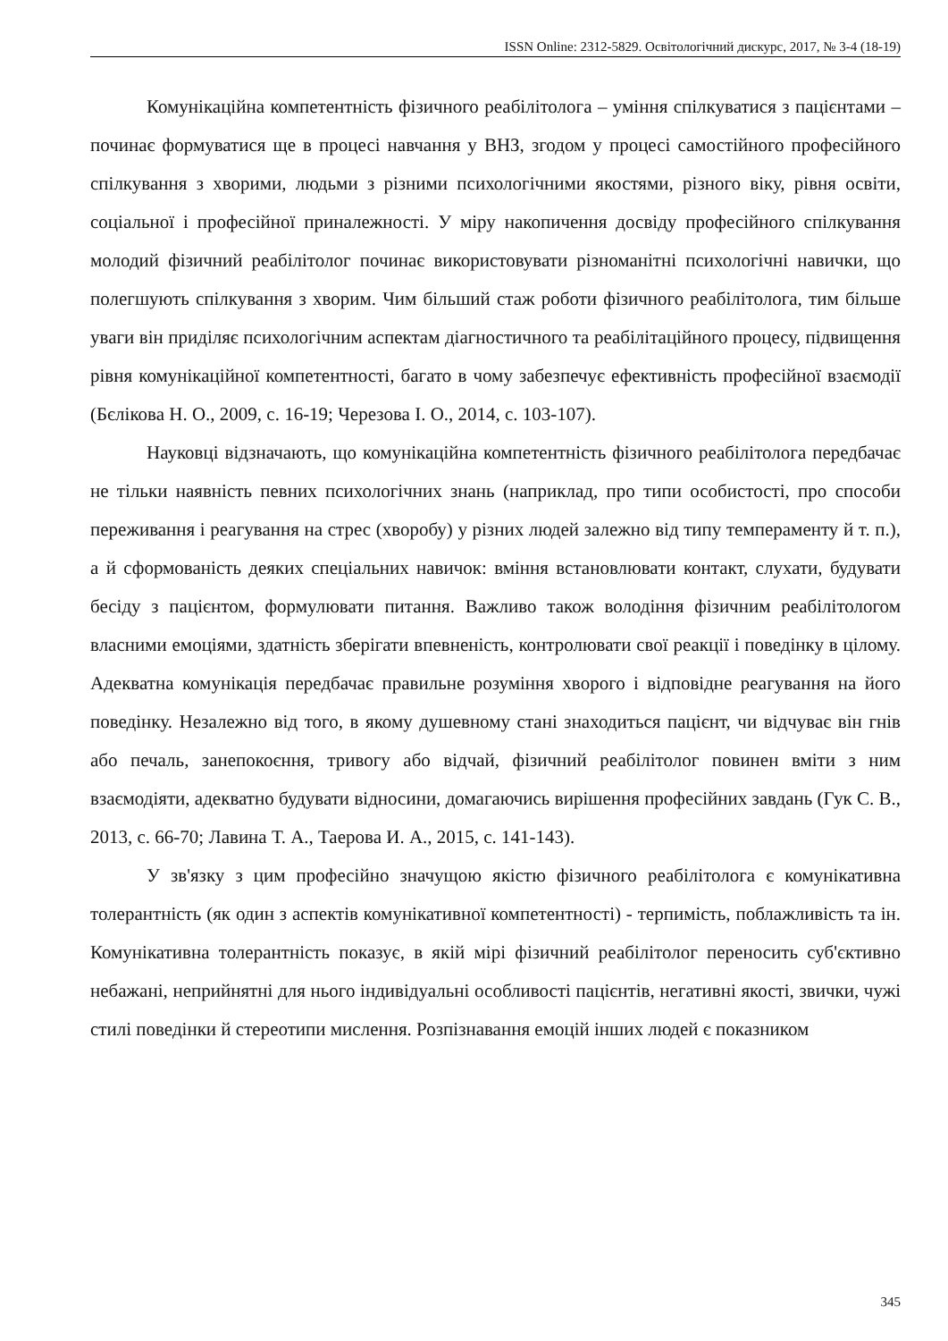ISSN Online: 2312-5829. Освітологічний дискурс, 2017, № 3-4 (18-19)
Комунікаційна компетентність фізичного реабілітолога – уміння спілкуватися з пацієнтами – починає формуватися ще в процесі навчання у ВНЗ, згодом у процесі самостійного професійного спілкування з хворими, людьми з різними психологічними якостями, різного віку, рівня освіти, соціальної і професійної приналежності. У міру накопичення досвіду професійного спілкування молодий фізичний реабілітолог починає використовувати різноманітні психологічні навички, що полегшують спілкування з хворим. Чим більший стаж роботи фізичного реабілітолога, тим більше уваги він приділяє психологічним аспектам діагностичного та реабілітаційного процесу, підвищення рівня комунікаційної компетентності, багато в чому забезпечує ефективність професійної взаємодії (Бєлікова Н. О., 2009, с. 16-19; Черезова І. О., 2014, с. 103-107).
Науковці відзначають, що комунікаційна компетентність фізичного реабілітолога передбачає не тільки наявність певних психологічних знань (наприклад, про типи особистості, про способи переживання і реагування на стрес (хворобу) у різних людей залежно від типу темпераменту й т. п.), а й сформованість деяких спеціальних навичок: вміння встановлювати контакт, слухати, будувати бесіду з пацієнтом, формулювати питання. Важливо також володіння фізичним реабілітологом власними емоціями, здатність зберігати впевненість, контролювати свої реакції і поведінку в цілому. Адекватна комунікація передбачає правильне розуміння хворого і відповідне реагування на його поведінку. Незалежно від того, в якому душевному стані знаходиться пацієнт, чи відчуває він гнів або печаль, занепокоєння, тривогу або відчай, фізичний реабілітолог повинен вміти з ним взаємодіяти, адекватно будувати відносини, домагаючись вирішення професійних завдань (Гук С. В., 2013, с. 66-70; Лавина Т. А., Таерова И. А., 2015, с. 141-143).
У зв'язку з цим професійно значущою якістю фізичного реабілітолога є комунікативна толерантність (як один з аспектів комунікативної компетентності) - терпимість, поблажливість та ін. Комунікативна толерантність показує, в якій мірі фізичний реабілітолог переносить суб'єктивно небажані, неприйнятні для нього індивідуальні особливості пацієнтів, негативні якості, звички, чужі стилі поведінки й стереотипи мислення. Розпізнавання емоцій інших людей є показником
345